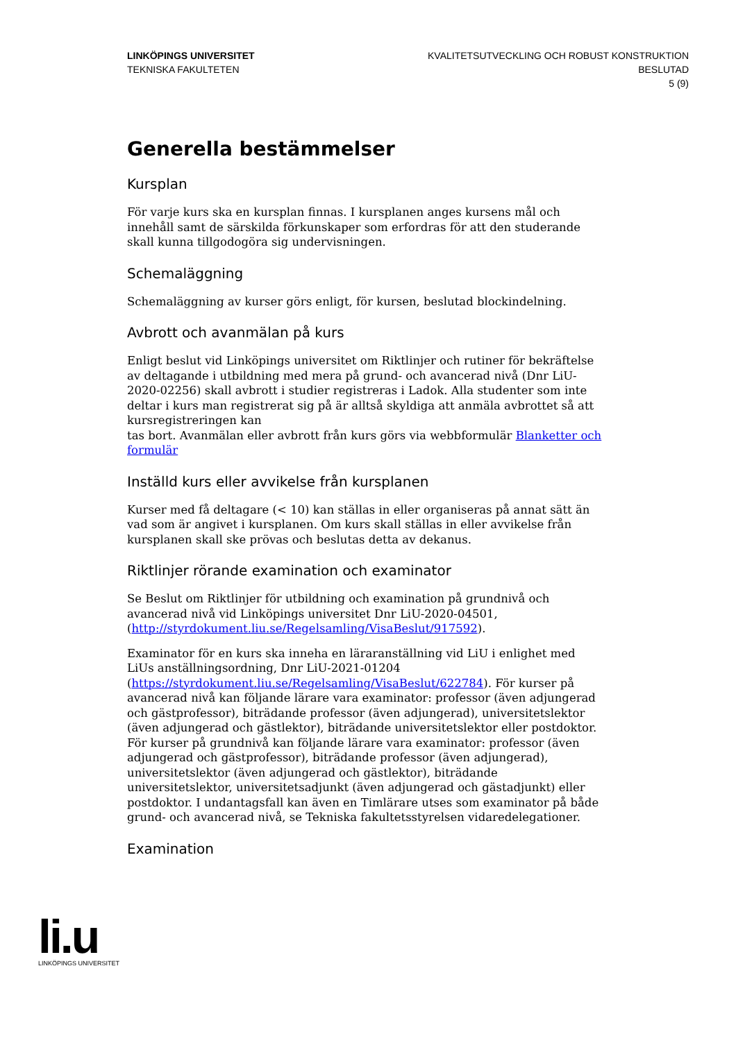LINKÖPINGS UNIVERSITET
TEKNISKA FAKULTETEN
KVALITETSUTVECKLING OCH ROBUST KONSTRUKTION
BESLUTAD
5 (9)
Generella bestämmelser
Kursplan
För varje kurs ska en kursplan finnas. I kursplanen anges kursens mål och innehåll samt de särskilda förkunskaper som erfordras för att den studerande skall kunna tillgodogöra sig undervisningen.
Schemaläggning
Schemaläggning av kurser görs enligt, för kursen, beslutad blockindelning.
Avbrott och avanmälan på kurs
Enligt beslut vid Linköpings universitet om Riktlinjer och rutiner för bekräftelse av deltagande i utbildning med mera på grund- och avancerad nivå (Dnr LiU-2020-02256) skall avbrott i studier registreras i Ladok. Alla studenter som inte deltar i kurs man registrerat sig på är alltså skyldiga att anmäla avbrottet så att kursregistreringen kan
tas bort. Avanmälan eller avbrott från kurs görs via webbformulär Blanketter och formulär
Inställd kurs eller avvikelse från kursplanen
Kurser med få deltagare (< 10) kan ställas in eller organiseras på annat sätt än vad som är angivet i kursplanen. Om kurs skall ställas in eller avvikelse från kursplanen skall ske prövas och beslutas detta av dekanus.
Riktlinjer rörande examination och examinator
Se Beslut om Riktlinjer för utbildning och examination på grundnivå och avancerad nivå vid Linköpings universitet Dnr LiU-2020-04501, (http://styrdokument.liu.se/Regelsamling/VisaBeslut/917592).
Examinator för en kurs ska inneha en läraranställning vid LiU i enlighet med LiUs anställningsordning, Dnr LiU-2021-01204 (https://styrdokument.liu.se/Regelsamling/VisaBeslut/622784). För kurser på avancerad nivå kan följande lärare vara examinator: professor (även adjungerad och gästprofessor), biträdande professor (även adjungerad), universitetslektor (även adjungerad och gästlektor), biträdande universitetslektor eller postdoktor. För kurser på grundnivå kan följande lärare vara examinator: professor (även adjungerad och gästprofessor), biträdande professor (även adjungerad), universitetslektor (även adjungerad och gästlektor), biträdande universitetslektor, universitetsadjunkt (även adjungerad och gästadjunkt) eller postdoktor. I undantagsfall kan även en Timlärare utses som examinator på både grund- och avancerad nivå, se Tekniska fakultetsstyrelsen vidaredelegationer.
Examination
li.u
LINKÖPINGS UNIVERSITET